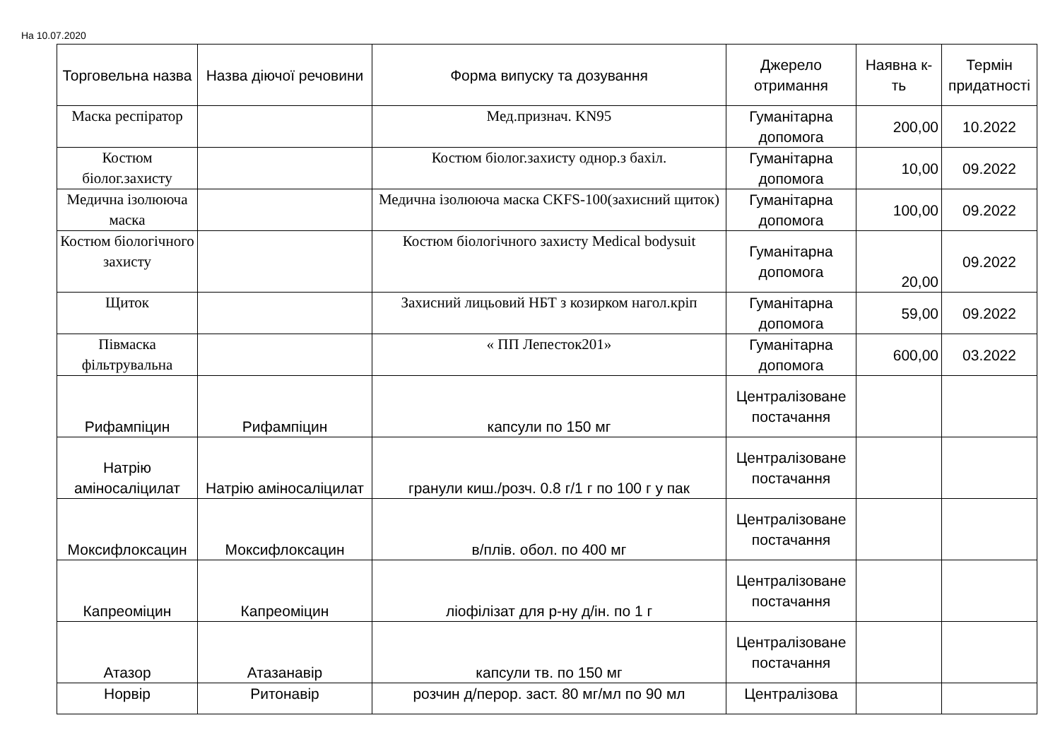На 10.07.2020
| Торговельна назва | Назва діючої речовини | Форма випуску та дозування | Джерело отримання | Наявна к-ть | Термін придатності |
| --- | --- | --- | --- | --- | --- |
| Маска респіратор | | Мед.признач. KN95 | Гуманітарна допомога | 200,00 | 10.2022 |
| Костюм біолог.захисту | | Костюм біолог.захисту однор.з бахіл. | Гуманітарна допомога | 10,00 | 09.2022 |
| Медична ізолююча маска | | Медична ізолююча маска CKFS-100(захисний щиток) | Гуманітарна допомога | 100,00 | 09.2022 |
| Костюм біологічного захисту | | Костюм біологічного захисту Medical bodysuit | Гуманітарна допомога | 20,00 | 09.2022 |
| Щиток | | Захисний лицьовий НБТ з козирком нагол.кріп | Гуманітарна допомога | 59,00 | 09.2022 |
| Півмаска фільтрувальна | | « ПП Лепесток201» | Гуманітарна допомога | 600,00 | 03.2022 |
| Рифампіцин | Рифампіцин | капсули по 150 мг | Централізоване постачання | | |
| Натрію аміносаліцилат | Натрію аміносаліцилат | гранули киш./розч. 0.8 г/1 г по 100 г у пак | Централізоване постачання | | |
| Моксифлоксацин | Моксифлоксацин | в/плів. обол. по 400 мг | Централізоване постачання | | |
| Капреоміцин | Капреоміцин | ліофілізат для р-ну д/ін. по 1 г | Централізоване постачання | | |
| Атазор | Атазанавір | капсули тв. по 150 мг | Централізоване постачання | | |
| Норвір | Ритонавір | розчин д/перор. заст. 80 мг/мл по 90 мл | Централізова | | |